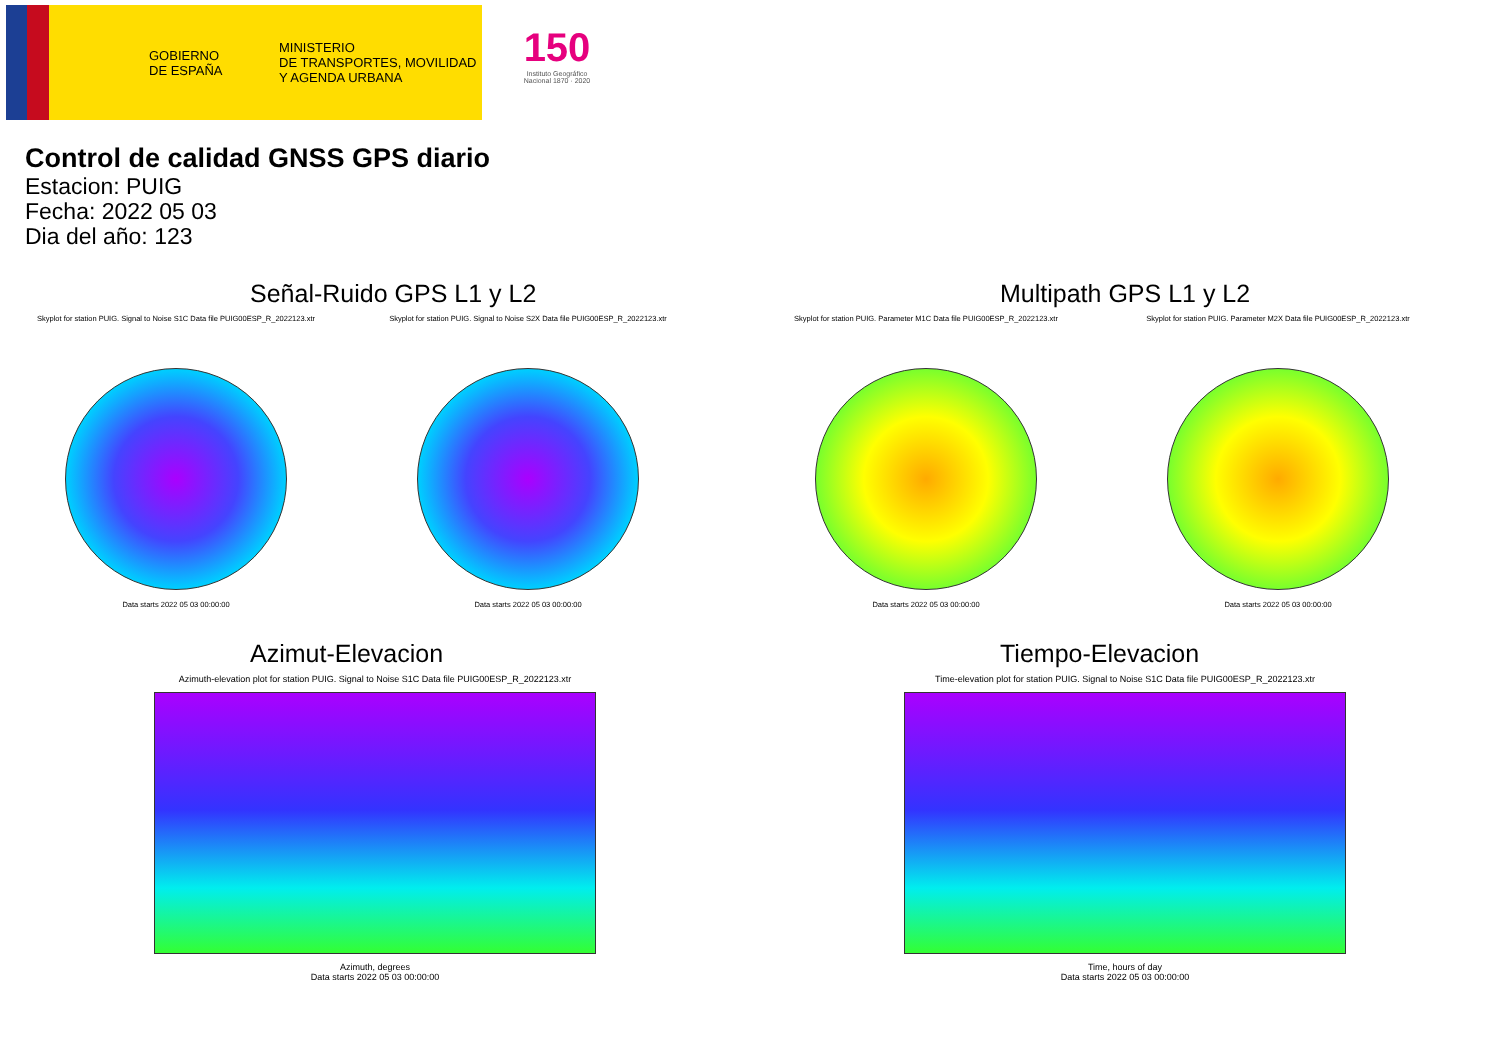GOBIERNO
DE ESPAÑA
MINISTERIO
DE TRANSPORTES, MOVILIDAD
Y AGENDA URBANA
150
Instituto Geográfico
Nacional 1870 · 2020
Control de calidad GNSS GPS diario
Estacion: PUIG
Fecha: 2022 05 03
Dia del año: 123
Señal-Ruido GPS L1 y L2
Skyplot for station PUIG. Signal to Noise S1C Data file PUIG00ESP_R_2022123.xtr
Data starts 2022 05 03 00:00:00
Skyplot for station PUIG. Signal to Noise S2X Data file PUIG00ESP_R_2022123.xtr
Data starts 2022 05 03 00:00:00
Multipath GPS L1 y L2
Skyplot for station PUIG. Parameter M1C Data file PUIG00ESP_R_2022123.xtr
Data starts 2022 05 03 00:00:00
Skyplot for station PUIG. Parameter M2X Data file PUIG00ESP_R_2022123.xtr
Data starts 2022 05 03 00:00:00
Azimut-Elevacion
Azimuth-elevation plot for station PUIG. Signal to Noise S1C Data file PUIG00ESP_R_2022123.xtr
Azimuth, degrees
Data starts 2022 05 03 00:00:00
Tiempo-Elevacion
Time-elevation plot for station PUIG. Signal to Noise S1C Data file PUIG00ESP_R_2022123.xtr
Time, hours of day
Data starts 2022 05 03 00:00:00